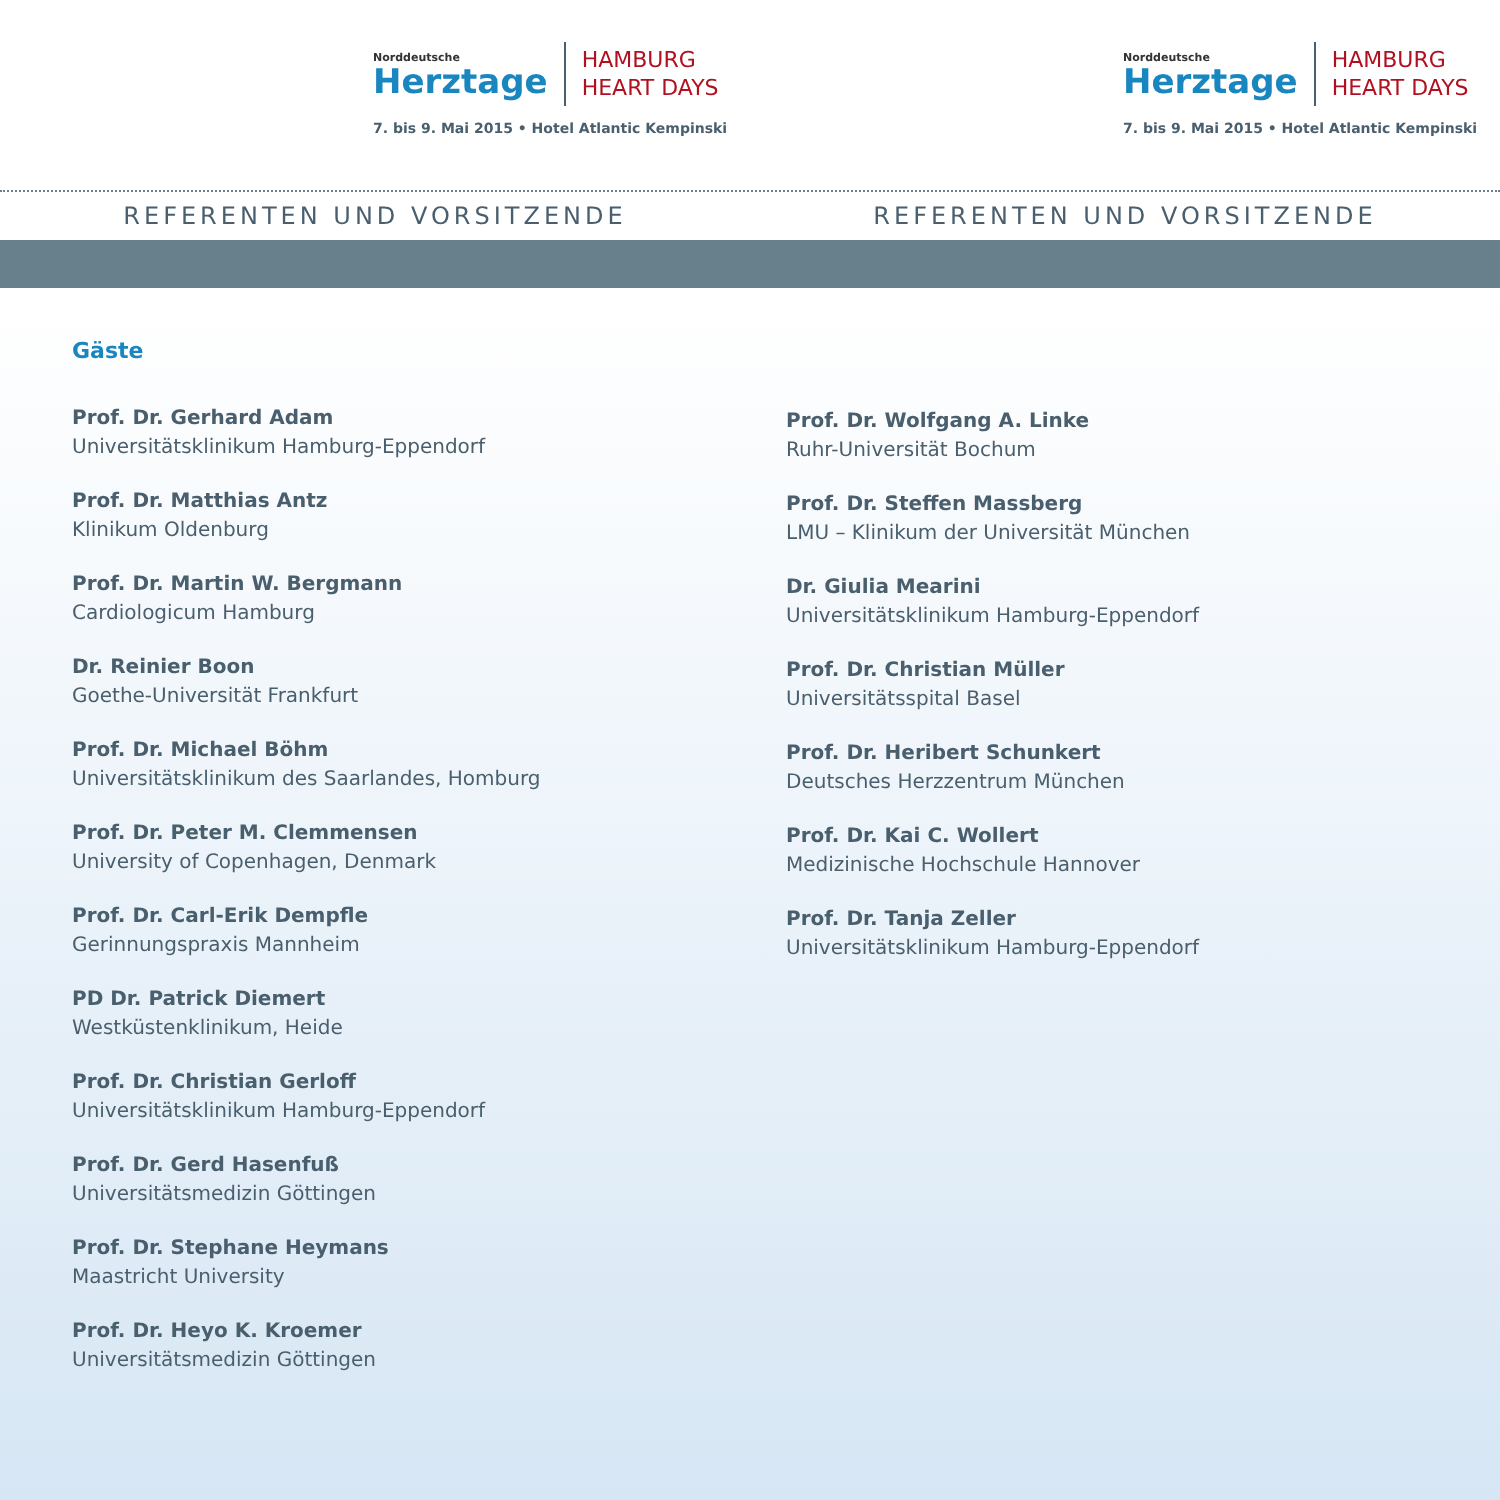Norddeutsche
Herztage
HAMBURG
HEART DAYS
7. bis 9. Mai 2015 • Hotel Atlantic Kempinski
Norddeutsche
Herztage
HAMBURG
HEART DAYS
7. bis 9. Mai 2015 • Hotel Atlantic Kempinski
REFERENTEN UND VORSITZENDE REFERENTEN UND VORSITZENDE
Gäste
Prof. Dr. Gerhard Adam
Universitätsklinikum Hamburg-Eppendorf
Prof. Dr. Matthias Antz
Klinikum Oldenburg
Prof. Dr. Martin W. Bergmann
Cardiologicum Hamburg
Dr. Reinier Boon
Goethe-Universität Frankfurt
Prof. Dr. Michael Böhm
Universitätsklinikum des Saarlandes, Homburg
Prof. Dr. Peter M. Clemmensen
University of Copenhagen, Denmark
Prof. Dr. Carl-Erik Dempfle
Gerinnungspraxis Mannheim
PD Dr. Patrick Diemert
Westküstenklinikum, Heide
Prof. Dr. Christian Gerloff
Universitätsklinikum Hamburg-Eppendorf
Prof. Dr. Gerd Hasenfuß
Universitätsmedizin Göttingen
Prof. Dr. Stephane Heymans
Maastricht University
Prof. Dr. Heyo K. Kroemer
Universitätsmedizin Göttingen
Prof. Dr. Wolfgang A. Linke
Ruhr-Universität Bochum
Prof. Dr. Steffen Massberg
LMU – Klinikum der Universität München
Dr. Giulia Mearini
Universitätsklinikum Hamburg-Eppendorf
Prof. Dr. Christian Müller
Universitätsspital Basel
Prof. Dr. Heribert Schunkert
Deutsches Herzzentrum München
Prof. Dr. Kai C. Wollert
Medizinische Hochschule Hannover
Prof. Dr. Tanja Zeller
Universitätsklinikum Hamburg-Eppendorf